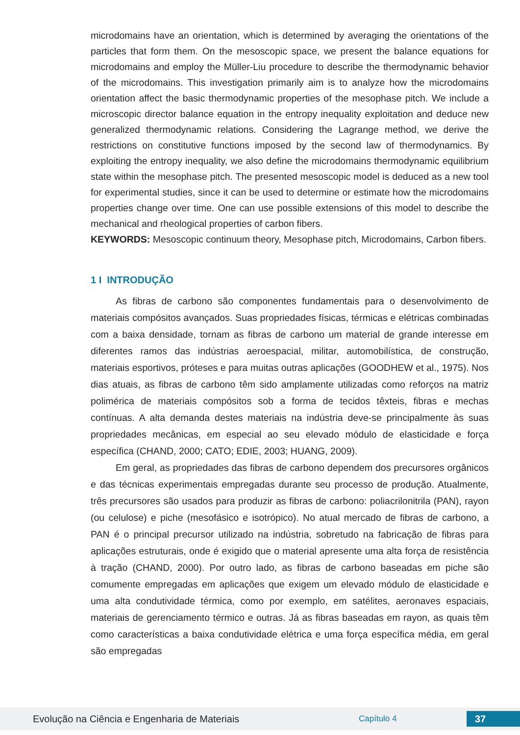microdomains have an orientation, which is determined by averaging the orientations of the particles that form them. On the mesoscopic space, we present the balance equations for microdomains and employ the Müller-Liu procedure to describe the thermodynamic behavior of the microdomains. This investigation primarily aim is to analyze how the microdomains orientation affect the basic thermodynamic properties of the mesophase pitch. We include a microscopic director balance equation in the entropy inequality exploitation and deduce new generalized thermodynamic relations. Considering the Lagrange method, we derive the restrictions on constitutive functions imposed by the second law of thermodynamics. By exploiting the entropy inequality, we also define the microdomains thermodynamic equilibrium state within the mesophase pitch. The presented mesoscopic model is deduced as a new tool for experimental studies, since it can be used to determine or estimate how the microdomains properties change over time. One can use possible extensions of this model to describe the mechanical and rheological properties of carbon fibers.
KEYWORDS: Mesoscopic continuum theory, Mesophase pitch, Microdomains, Carbon fibers.
1 I INTRODUÇÃO
As fibras de carbono são componentes fundamentais para o desenvolvimento de materiais compósitos avançados. Suas propriedades físicas, térmicas e elétricas combinadas com a baixa densidade, tornam as fibras de carbono um material de grande interesse em diferentes ramos das indústrias aeroespacial, militar, automobilística, de construção, materiais esportivos, próteses e para muitas outras aplicações (GOODHEW et al., 1975). Nos dias atuais, as fibras de carbono têm sido amplamente utilizadas como reforços na matriz polimérica de materiais compósitos sob a forma de tecidos têxteis, fibras e mechas contínuas. A alta demanda destes materiais na indústria deve-se principalmente às suas propriedades mecânicas, em especial ao seu elevado módulo de elasticidade e força específica (CHAND, 2000; CATO; EDIE, 2003; HUANG, 2009).
Em geral, as propriedades das fibras de carbono dependem dos precursores orgânicos e das técnicas experimentais empregadas durante seu processo de produção. Atualmente, três precursores são usados para produzir as fibras de carbono: poliacrilonitrila (PAN), rayon (ou celulose) e piche (mesofásico e isotrópico). No atual mercado de fibras de carbono, a PAN é o principal precursor utilizado na indústria, sobretudo na fabricação de fibras para aplicações estruturais, onde é exigido que o material apresente uma alta força de resistência à tração (CHAND, 2000). Por outro lado, as fibras de carbono baseadas em piche são comumente empregadas em aplicações que exigem um elevado módulo de elasticidade e uma alta condutividade térmica, como por exemplo, em satélites, aeronaves espaciais, materiais de gerenciamento térmico e outras. Já as fibras baseadas em rayon, as quais têm como características a baixa condutividade elétrica e uma força específica média, em geral são empregadas
Evolução na Ciência e Engenharia de Materiais Capítulo 4 37